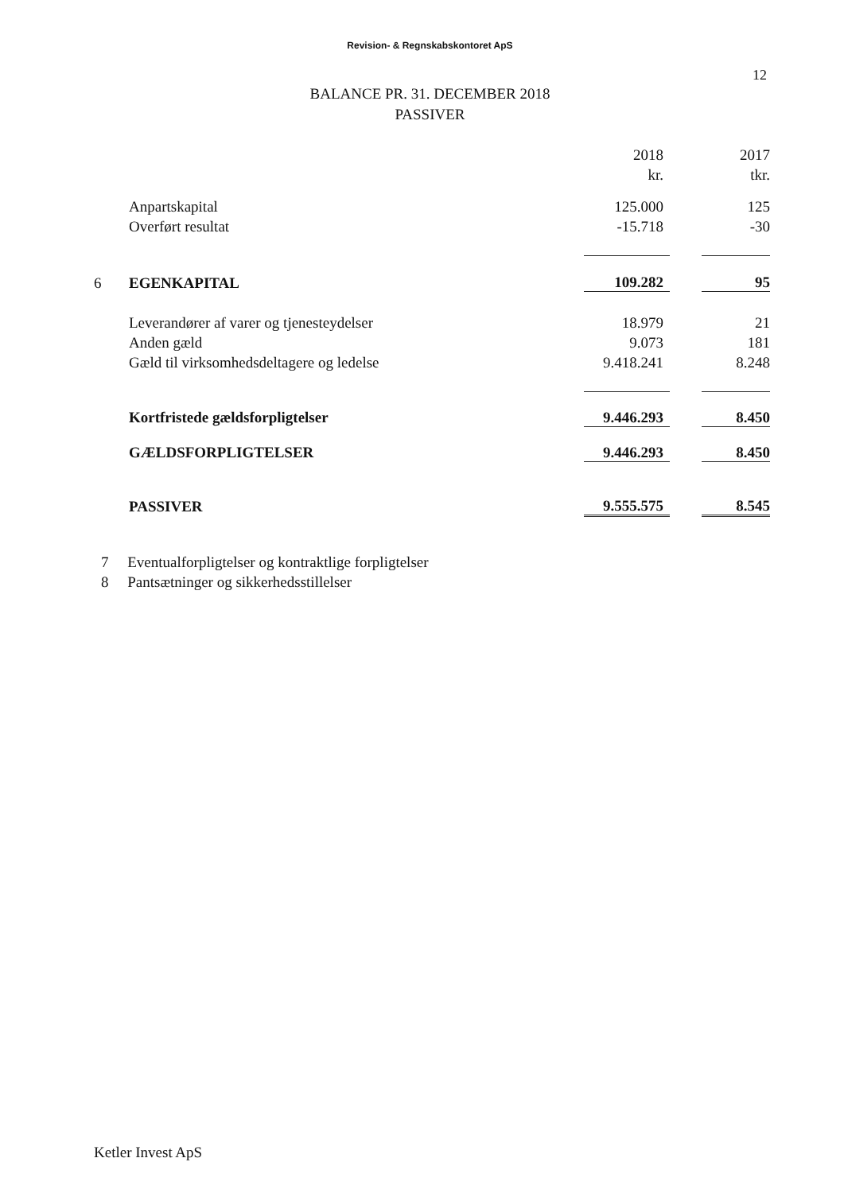Revision- & Regnskabskontoret ApS
12
BALANCE PR. 31. DECEMBER 2018
PASSIVER
| | | 2018 | | 2017 |
| | | kr. | | tkr. |
| | Anpartskapital | 125.000 | | 125 |
| | Overført resultat | -15.718 | | -30 |
| 6 | EGENKAPITAL | 109.282 | | 95 |
| | Leverandører af varer og tjenesteydelser | 18.979 | | 21 |
| | Anden gæld | 9.073 | | 181 |
| | Gæld til virksomhedsdeltagere og ledelse | 9.418.241 | | 8.248 |
| | Kortfristede gældsforpligtelser | 9.446.293 | | 8.450 |
| | GÆLDSFORPLIGTELSER | 9.446.293 | | 8.450 |
| | PASSIVER | 9.555.575 | | 8.545 |
7 Eventualforpligtelser og kontraktlige forpligtelser
8 Pantsætninger og sikkerhedsstillelser
Ketler Invest ApS